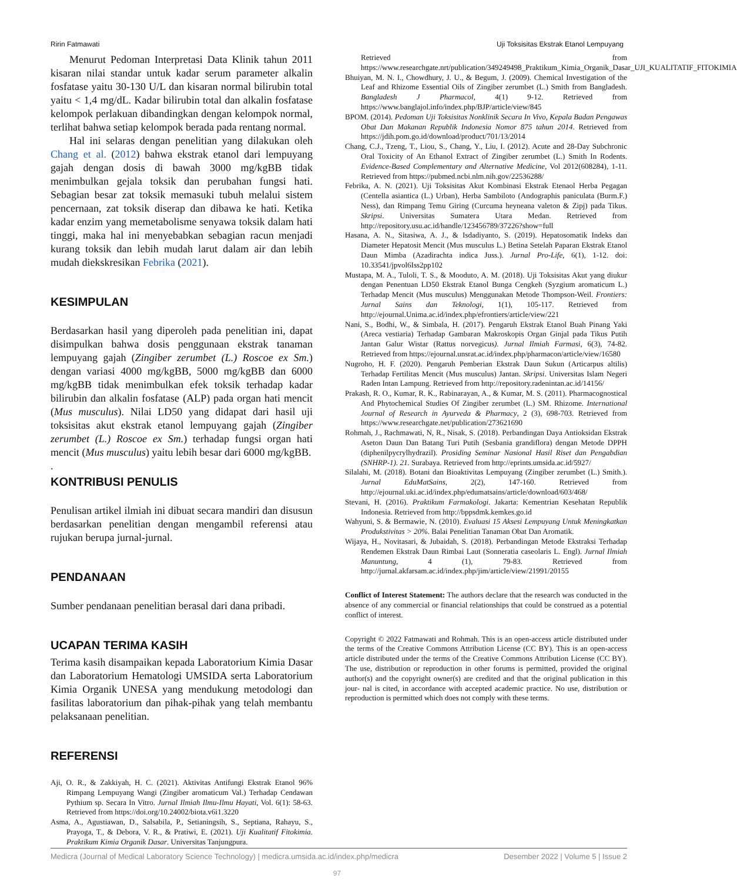Ririn Fatmawati Uji Toksisitas Ekstrak Etanol Lempuyang
Menurut Pedoman Interpretasi Data Klinik tahun 2011 kisaran nilai standar untuk kadar serum parameter alkalin fosfatase yaitu 30-130 U/L dan kisaran normal bilirubin total yaitu < 1,4 mg/dL. Kadar bilirubin total dan alkalin fosfatase kelompok perlakuan dibandingkan dengan kelompok normal, terlihat bahwa setiap kelompok berada pada rentang normal.
Hal ini selaras dengan penelitian yang dilakukan oleh Chang et al. (2012) bahwa ekstrak etanol dari lempuyang gajah dengan dosis di bawah 3000 mg/kgBB tidak menimbulkan gejala toksik dan perubahan fungsi hati. Sebagian besar zat toksik memasuki tubuh melalui sistem pencernaan, zat toksik diserap dan dibawa ke hati. Ketika kadar enzim yang memetabolisme senyawa toksik dalam hati tinggi, maka hal ini menyebabkan sebagian racun menjadi kurang toksik dan lebih mudah larut dalam air dan lebih mudah diekskresikan Febrika (2021).
KESIMPULAN
Berdasarkan hasil yang diperoleh pada penelitian ini, dapat disimpulkan bahwa dosis penggunaan ekstrak tanaman lempuyang gajah (Zingiber zerumbet (L.) Roscoe ex Sm.) dengan variasi 4000 mg/kgBB, 5000 mg/kgBB dan 6000 mg/kgBB tidak menimbulkan efek toksik terhadap kadar bilirubin dan alkalin fosfatase (ALP) pada organ hati mencit (Mus musculus). Nilai LD50 yang didapat dari hasil uji toksisitas akut ekstrak etanol lempuyang gajah (Zingiber zerumbet (L.) Roscoe ex Sm.) terhadap fungsi organ hati mencit (Mus musculus) yaitu lebih besar dari 6000 mg/kgBB.
.
KONTRIBUSI PENULIS
Penulisan artikel ilmiah ini dibuat secara mandiri dan disusun berdasarkan penelitian dengan mengambil referensi atau rujukan berupa jurnal-jurnal.
PENDANAAN
Sumber pendanaan penelitian berasal dari dana pribadi.
UCAPAN TERIMA KASIH
Terima kasih disampaikan kepada Laboratorium Kimia Dasar dan Laboratorium Hematologi UMSIDA serta Laboratorium Kimia Organik UNESA yang mendukung metodologi dan fasilitas laboratorium dan pihak-pihak yang telah membantu pelaksanaan penelitian.
REFERENSI
Aji, O. R., & Zakkiyah, H. C. (2021). Aktivitas Antifungi Ekstrak Etanol 96% Rimpang Lempuyang Wangi (Zingiber aromaticum Val.) Terhadap Cendawan Pythium sp. Secara In Vitro. Jurnal Ilmiah Ilmu-Ilmu Hayati, Vol. 6(1): 58-63. Retrieved from https://doi.org/10.24002/biota.v6i1.3220
Asma, A., Agustiawan, D., Salsabila, P., Setianingsih, S., Septiana, Rahayu, S., Prayoga, T., & Debora, V. R., & Pratiwi, E. (2021). Uji Kualitatif Fitokimia. Praktikum Kimia Organik Dasar. Universitas Tanjungpura.
Retrieved from https://www.researchgate.nrt/publication/349249498_Praktikum_Kimia_Organik_Dasar_UJI_KUALITATIF_FITOKIMIA
Bhuiyan, M. N. I., Chowdhury, J. U., & Begum, J. (2009). Chemical Investigation of the Leaf and Rhizome Essential Oils of Zingiber zerumbet (L.) Smith from Bangladesh. Bangladesh J Pharmacol, 4(1) 9-12. Retrieved from https://www.banglajol.info/index.php/BJP/article/view/845
BPOM. (2014). Pedoman Uji Toksisitas Nonklinik Secara In Vivo, Kepala Badan Pengawas Obat Dan Makanan Republik Indonesia Nomor 875 tahun 2014. Retrieved from https://jdih.pom.go.id/download/product/701/13/2014
Chang, C.J., Tzeng, T., Liou, S., Chang, Y., Liu, I. (2012). Acute and 28-Day Subchronic Oral Toxicity of An Ethanol Extract of Zingiber zerumbet (L.) Smith In Rodents. Evidence-Based Complementary and Alternative Medicine, Vol 2012(608284), 1-11. Retrieved from https://pubmed.ncbi.nlm.nih.gov/22536288/
Febrika, A. N. (2021). Uji Toksisitas Akut Kombinasi Ekstrak Etenaol Herba Pegagan (Centella asiantica (L.) Urban), Herba Sambiloto (Andographis paniculata (Burm.F.) Ness), dan Rimpang Temu Giring (Curcuma heyneana valeton & Zipj) pada Tikus. Skripsi. Universitas Sumatera Utara Medan. Retrieved from http://repository.usu.ac.id/handle/123456789/37226?show=full
Hasana, A. N., Sitasiwa, A. J., & Isdadiyanto, S. (2019). Hepatosomatik Indeks dan Diameter Hepatosit Mencit (Mus musculus L.) Betina Setelah Paparan Ekstrak Etanol Daun Mimba (Azadirachta indica Juss.). Jurnal Pro-Life, 6(1), 1-12. doi: 10.33541/jpvol6Iss2pp102
Mustapa, M. A., Tuloli, T. S., & Mooduto, A. M. (2018). Uji Toksisitas Akut yang diukur dengan Penentuan LD50 Ekstrak Etanol Bunga Cengkeh (Syzgium aromaticum L.) Terhadap Mencit (Mus musculus) Menggunakan Metode Thompson-Weil. Frontiers: Jurnal Sains dan Teknologi, 1(1), 105-117. Retrieved from http://ejournal.Unima.ac.id/index.php/efrontiers/article/view/221
Nani, S., Bodhi, W., & Simbala, H. (2017). Pengaruh Ekstrak Etanol Buah Pinang Yaki (Areca vestiaria) Terhadap Gambaran Makroskopis Organ Ginjal pada Tikus Putih Jantan Galur Wistar (Rattus norvegicus). Jurnal Ilmiah Farmasi, 6(3), 74-82. Retrieved from https://ejournal.unsrat.ac.id/index.php/pharmacon/article/view/16580
Nugroho, H. F. (2020). Pengaruh Pemberian Ekstrak Daun Sukun (Articarpus altilis) Terhadap Fertilitas Mencit (Mus musculus) Jantan. Skripsi. Universitas Islam Negeri Raden Intan Lampung. Retrieved from http://repository.radenintan.ac.id/14156/
Prakash, R. O., Kumar, R. K., Rabinarayan, A., & Kumar, M. S. (2011). Pharmacognostical And Phytochemical Studies Of Zingiber zerumbet (L.) SM. Rhizome. International Journal of Research in Ayurveda & Pharmacy, 2 (3), 698-703. Retrieved from https://www.researchgate.net/publication/273621690
Rohmah, J., Rachmawati, N, R., Nisak, S. (2018). Perbandingan Daya Antioksidan Ekstrak Aseton Daun Dan Batang Turi Putih (Sesbania grandiflora) dengan Metode DPPH (diphenilpycrylhydrazil). Prosiding Seminar Nasional Hasil Riset dan Pengabdian (SNHRP-1). 21. Surabaya. Retrieved from http://eprints.umsida.ac.id/5927/
Silalahi, M. (2018). Botani dan Bioaktivitas Lempuyang (Zingiber zerumbet (L.) Smith.). Jurnal EduMatSains, 2(2), 147-160. Retrieved from http://ejournal.uki.ac.id/index.php/edumatsains/article/download/603/468/
Stevani, H. (2016). Praktikum Farmakologi. Jakarta: Kementrian Kesehatan Republik Indonesia. Retrieved from http://bppsdmk.kemkes.go.id
Wahyuni, S. & Bermawie, N. (2010). Evaluasi 15 Aksesi Lempuyang Untuk Meningkatkan Produkstivitas > 20%. Balai Penelitian Tanaman Obat Dan Aromatik.
Wijaya, H., Novitasari, & Jubaidah, S. (2018). Perbandingan Metode Ekstraksi Terhadap Rendemen Ekstrak Daun Rimbai Laut (Sonneratia caseolaris L. Engl). Jurnal Ilmiah Manuntung, 4 (1), 79-83. Retrieved from http://jurnal.akfarsam.ac.id/index.php/jim/article/view/21991/20155
Conflict of Interest Statement: The authors declare that the research was conducted in the absence of any commercial or financial relationships that could be construed as a potential conflict of interest.
Copyright © 2022 Fatmawati and Rohmah. This is an open-access article distributed under the terms of the Creative Commons Attribution License (CC BY). This is an open-access article distributed under the terms of the Creative Commons Attribution License (CC BY). The use, distribution or reproduction in other forums is permitted, provided the original author(s) and the copyright owner(s) are credited and that the original publication in this jour- nal is cited, in accordance with accepted academic practice. No use, distribution or reproduction is permitted which does not comply with these terms.
Medicra (Journal of Medical Laboratory Science Technology) | medicra.umsida.ac.id/index.php/medicra Desember 2022 | Volume 5 | Issue 2
97